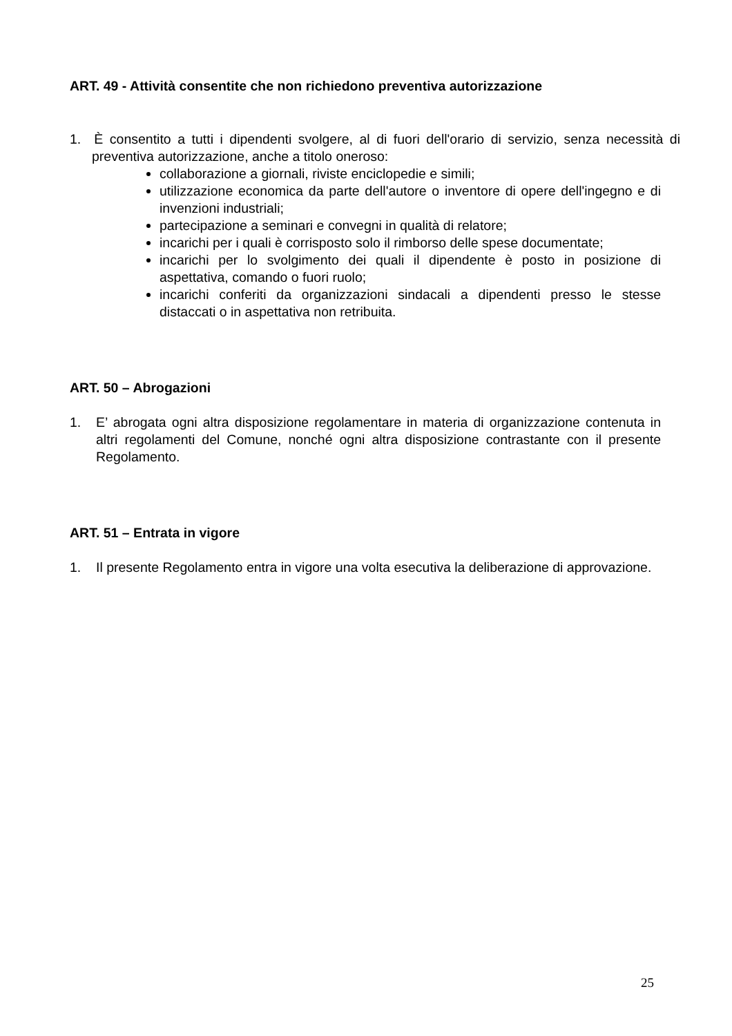ART. 49 - Attività consentite che non richiedono preventiva autorizzazione
1. È consentito a tutti i dipendenti svolgere, al di fuori dell'orario di servizio, senza necessità di preventiva autorizzazione, anche a titolo oneroso:
collaborazione a giornali, riviste enciclopedie e simili;
utilizzazione economica da parte dell'autore o inventore di opere dell'ingegno e di invenzioni industriali;
partecipazione a seminari e convegni in qualità di relatore;
incarichi per i quali è corrisposto solo il rimborso delle spese documentate;
incarichi per lo svolgimento dei quali il dipendente è posto in posizione di aspettativa, comando o fuori ruolo;
incarichi conferiti da organizzazioni sindacali a dipendenti presso le stesse distaccati o in aspettativa non retribuita.
ART. 50 – Abrogazioni
1. E’ abrogata ogni altra disposizione regolamentare in materia di organizzazione contenuta in altri regolamenti del Comune, nonché ogni altra disposizione contrastante con il presente Regolamento.
ART. 51 – Entrata in vigore
1. Il presente Regolamento entra in vigore una volta esecutiva la deliberazione di approvazione.
25